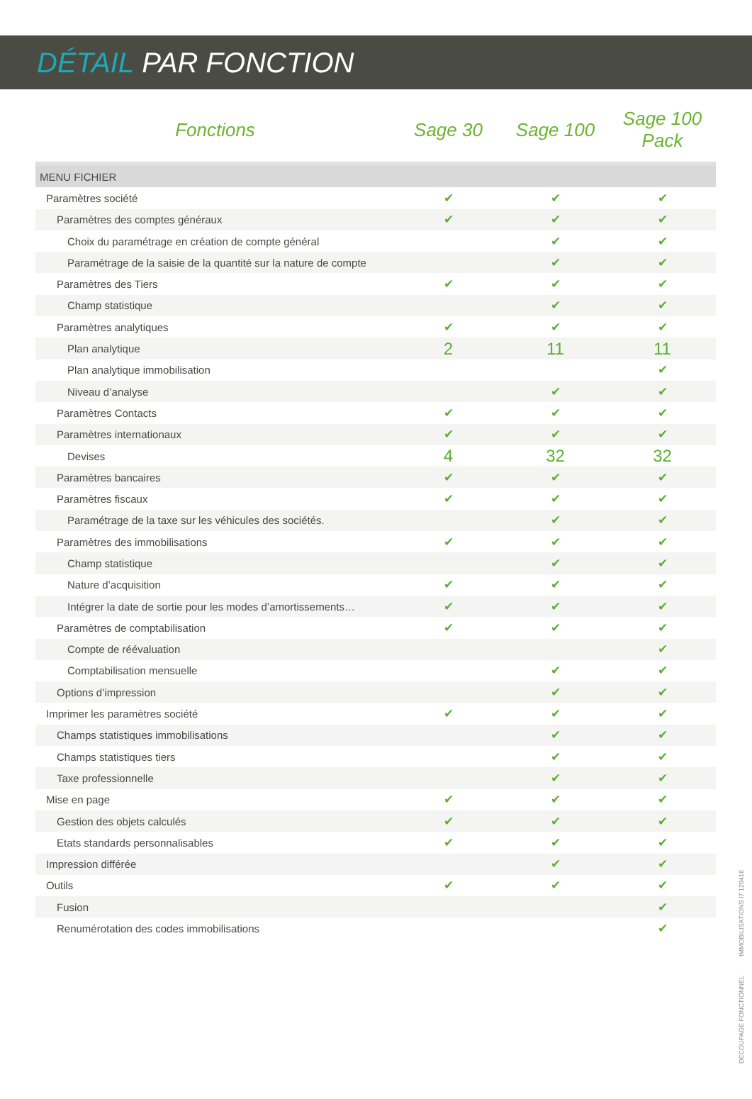DÉTAIL PAR FONCTION
| Fonctions | Sage 30 | Sage 100 | Sage 100 Pack |
| --- | --- | --- | --- |
| MENU FICHIER | | | |
| Paramètres société | ✔ | ✔ | ✔ |
| Paramètres des comptes généraux | ✔ | ✔ | ✔ |
| Choix du paramétrage en création de compte général | | ✔ | ✔ |
| Paramétrage de la saisie de la quantité sur la nature de compte | | ✔ | ✔ |
| Paramètres des Tiers | ✔ | ✔ | ✔ |
| Champ statistique | | ✔ | ✔ |
| Paramètres analytiques | ✔ | ✔ | ✔ |
| Plan analytique | 2 | 11 | 11 |
| Plan analytique immobilisation | | | ✔ |
| Niveau d’analyse | | ✔ | ✔ |
| Paramètres Contacts | ✔ | ✔ | ✔ |
| Paramètres internationaux | ✔ | ✔ | ✔ |
| Devises | 4 | 32 | 32 |
| Paramètres bancaires | ✔ | ✔ | ✔ |
| Paramètres fiscaux | ✔ | ✔ | ✔ |
| Paramétrage de la taxe sur les véhicules des sociétés. | | ✔ | ✔ |
| Paramètres des immobilisations | ✔ | ✔ | ✔ |
| Champ statistique | | ✔ | ✔ |
| Nature d’acquisition | ✔ | ✔ | ✔ |
| Intégrer la date de sortie pour les modes d’amortissements… | ✔ | ✔ | ✔ |
| Paramètres de comptabilisation | ✔ | ✔ | ✔ |
| Compte de réévaluation | | | ✔ |
| Comptabilisation mensuelle | | ✔ | ✔ |
| Options d’impression | | ✔ | ✔ |
| Imprimer les paramètres société | ✔ | ✔ | ✔ |
| Champs statistiques immobilisations | | ✔ | ✔ |
| Champs statistiques tiers | | ✔ | ✔ |
| Taxe professionnelle | | ✔ | ✔ |
| Mise en page | ✔ | ✔ | ✔ |
| Gestion des objets calculés | ✔ | ✔ | ✔ |
| Etats standards personnalisables | ✔ | ✔ | ✔ |
| Impression différée | | ✔ | ✔ |
| Outils | ✔ | ✔ | ✔ |
| Fusion | | | ✔ |
| Renumérotation des codes immobilisations | | | ✔ |
DECOUPAGE FONCTIONNEL IMMOBILISATIONS I7 120416